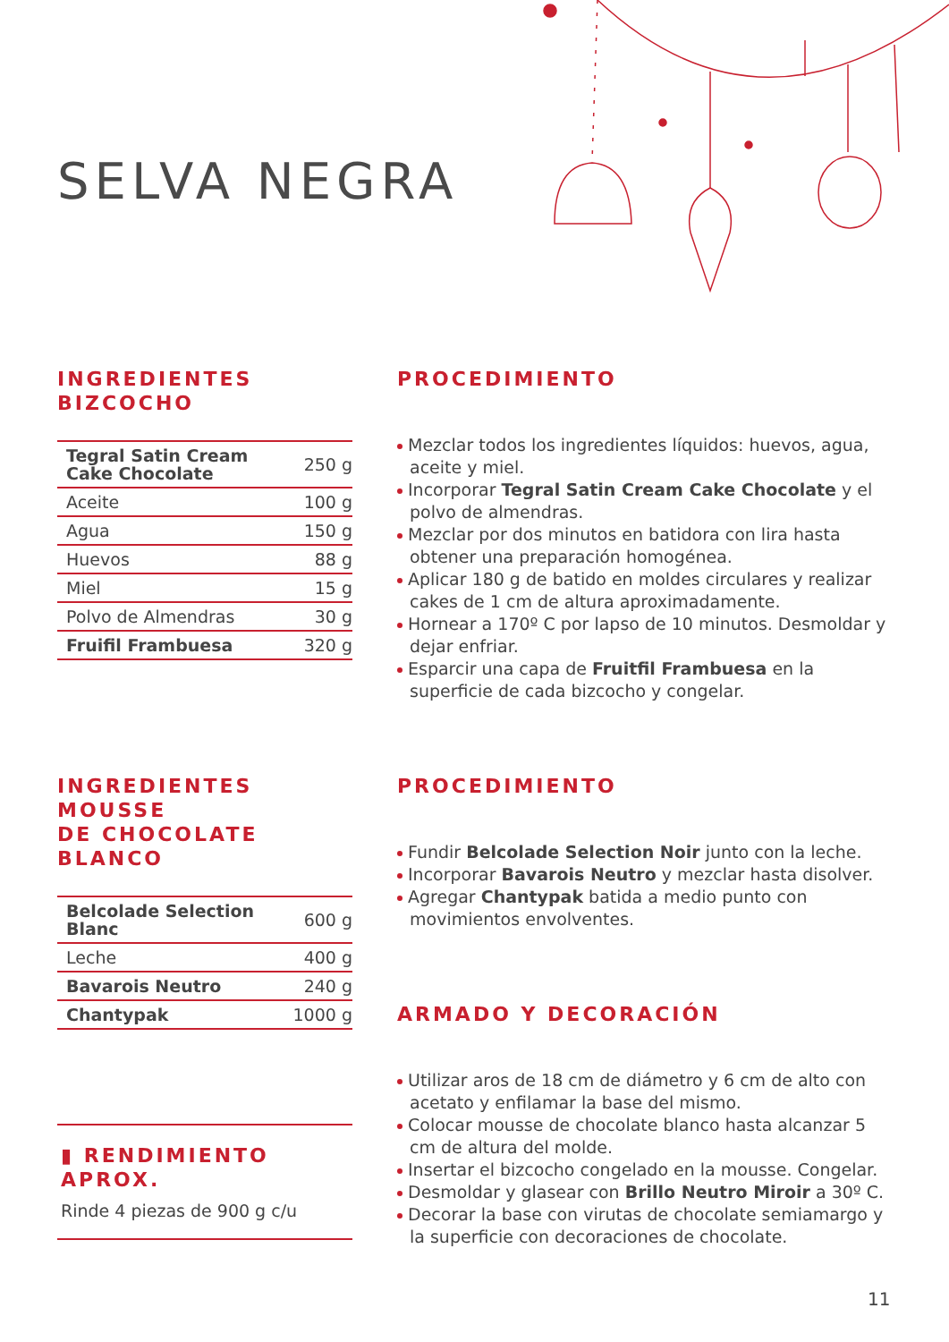SELVA NEGRA
INGREDIENTES
BIZCOCHO
| Tegral Satin Cream Cake Chocolate | 250 g |
| Aceite | 100 g |
| Agua | 150 g |
| Huevos | 88 g |
| Miel | 15 g |
| Polvo de Almendras | 30 g |
| Fruifil Frambuesa | 320 g |
PROCEDIMIENTO
Mezclar todos los ingredientes líquidos: huevos, agua, aceite y miel.
Incorporar Tegral Satin Cream Cake Chocolate y el polvo de almendras.
Mezclar por dos minutos en batidora con lira hasta obtener una preparación homogénea.
Aplicar 180 g de batido en moldes circulares y realizar cakes de 1 cm de altura aproximadamente.
Hornear a 170º C por lapso de 10 minutos. Desmoldar y dejar enfriar.
Esparcir una capa de Fruitfil Frambuesa en la superficie de cada bizcocho y congelar.
INGREDIENTES MOUSSE
DE CHOCOLATE BLANCO
| Belcolade Selection Blanc | 600 g |
| Leche | 400 g |
| Bavarois Neutro | 240 g |
| Chantypak | 1000 g |
▮ RENDIMIENTO APROX.
Rinde 4 piezas de 900 g c/u
PROCEDIMIENTO
Fundir Belcolade Selection Noir junto con la leche.
Incorporar Bavarois Neutro y mezclar hasta disolver.
Agregar Chantypak batida a medio punto con movimientos envolventes.
ARMADO Y DECORACIÓN
Utilizar aros de 18 cm de diámetro y 6 cm de alto con acetato y enfilamar la base del mismo.
Colocar mousse de chocolate blanco hasta alcanzar 5 cm de altura del molde.
Insertar el bizcocho congelado en la mousse. Congelar.
Desmoldar y glasear con Brillo Neutro Miroir a 30º C.
Decorar la base con virutas de chocolate semiamargo y la superficie con decoraciones de chocolate.
11